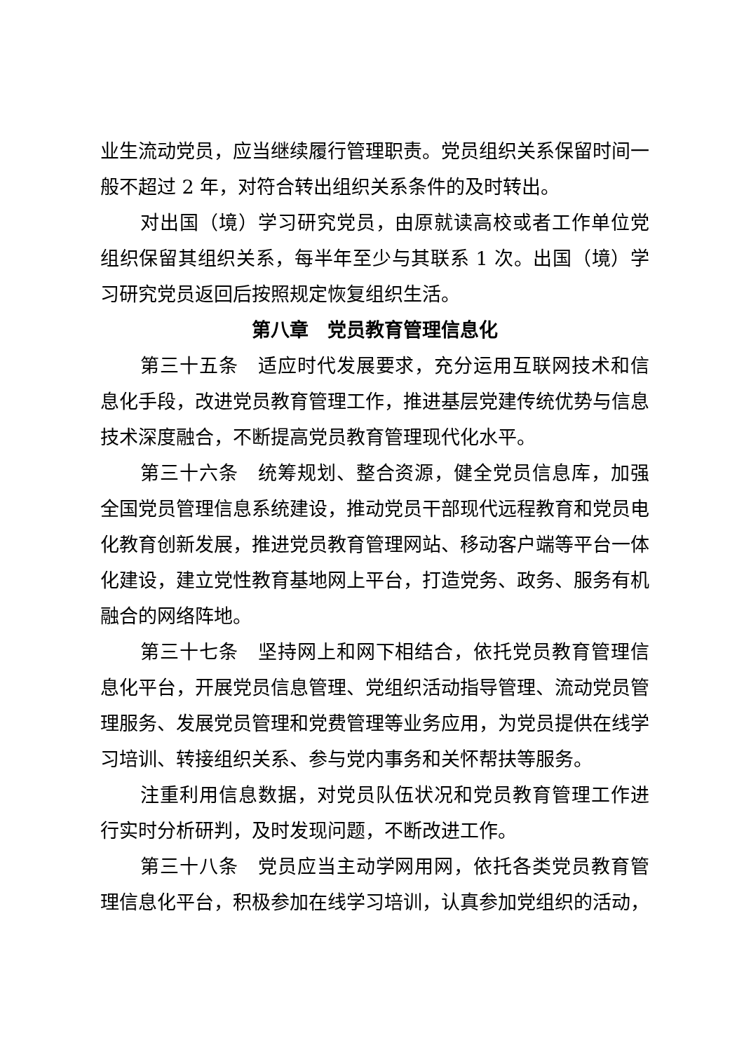业生流动党员，应当继续履行管理职责。党员组织关系保留时间一般不超过 2 年，对符合转出组织关系条件的及时转出。
对出国（境）学习研究党员，由原就读高校或者工作单位党组织保留其组织关系，每半年至少与其联系 1 次。出国（境）学习研究党员返回后按照规定恢复组织生活。
第八章　党员教育管理信息化
第三十五条　适应时代发展要求，充分运用互联网技术和信息化手段，改进党员教育管理工作，推进基层党建传统优势与信息技术深度融合，不断提高党员教育管理现代化水平。
第三十六条　统筹规划、整合资源，健全党员信息库，加强全国党员管理信息系统建设，推动党员干部现代远程教育和党员电化教育创新发展，推进党员教育管理网站、移动客户端等平台一体化建设，建立党性教育基地网上平台，打造党务、政务、服务有机融合的网络阵地。
第三十七条　坚持网上和网下相结合，依托党员教育管理信息化平台，开展党员信息管理、党组织活动指导管理、流动党员管理服务、发展党员管理和党费管理等业务应用，为党员提供在线学习培训、转接组织关系、参与党内事务和关怀帮扶等服务。
注重利用信息数据，对党员队伍状况和党员教育管理工作进行实时分析研判，及时发现问题，不断改进工作。
第三十八条　党员应当主动学网用网，依托各类党员教育管理信息化平台，积极参加在线学习培训，认真参加党组织的活动，